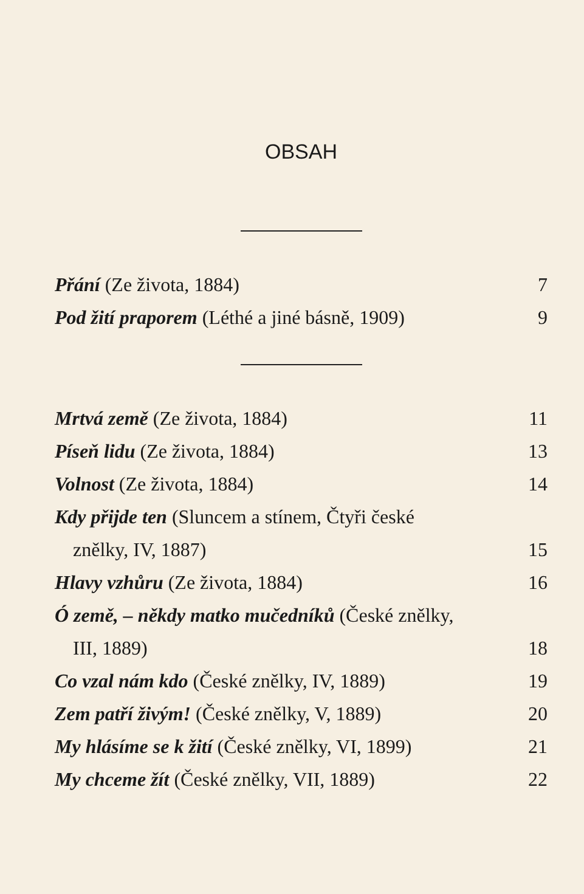OBSAH
Přání (Ze života, 1884) 7
Pod žití praporem (Léthé a jiné básně, 1909) 9
Mrtvá země (Ze života, 1884) 11
Píseň lidu (Ze života, 1884) 13
Volnost (Ze života, 1884) 14
Kdy přijde ten (Sluncem a stínem, Čtyři české
znělky, IV, 1887) 15
Hlavy vzhůru (Ze života, 1884) 16
Ó země, – někdy matko mučedníků (České znělky,
III, 1889) 18
Co vzal nám kdo (České znělky, IV, 1889) 19
Zem patří živým! (České znělky, V, 1889) 20
My hlásíme se k žití (České znělky, VI, 1899) 21
My chceme žít (České znělky, VII, 1889) 22